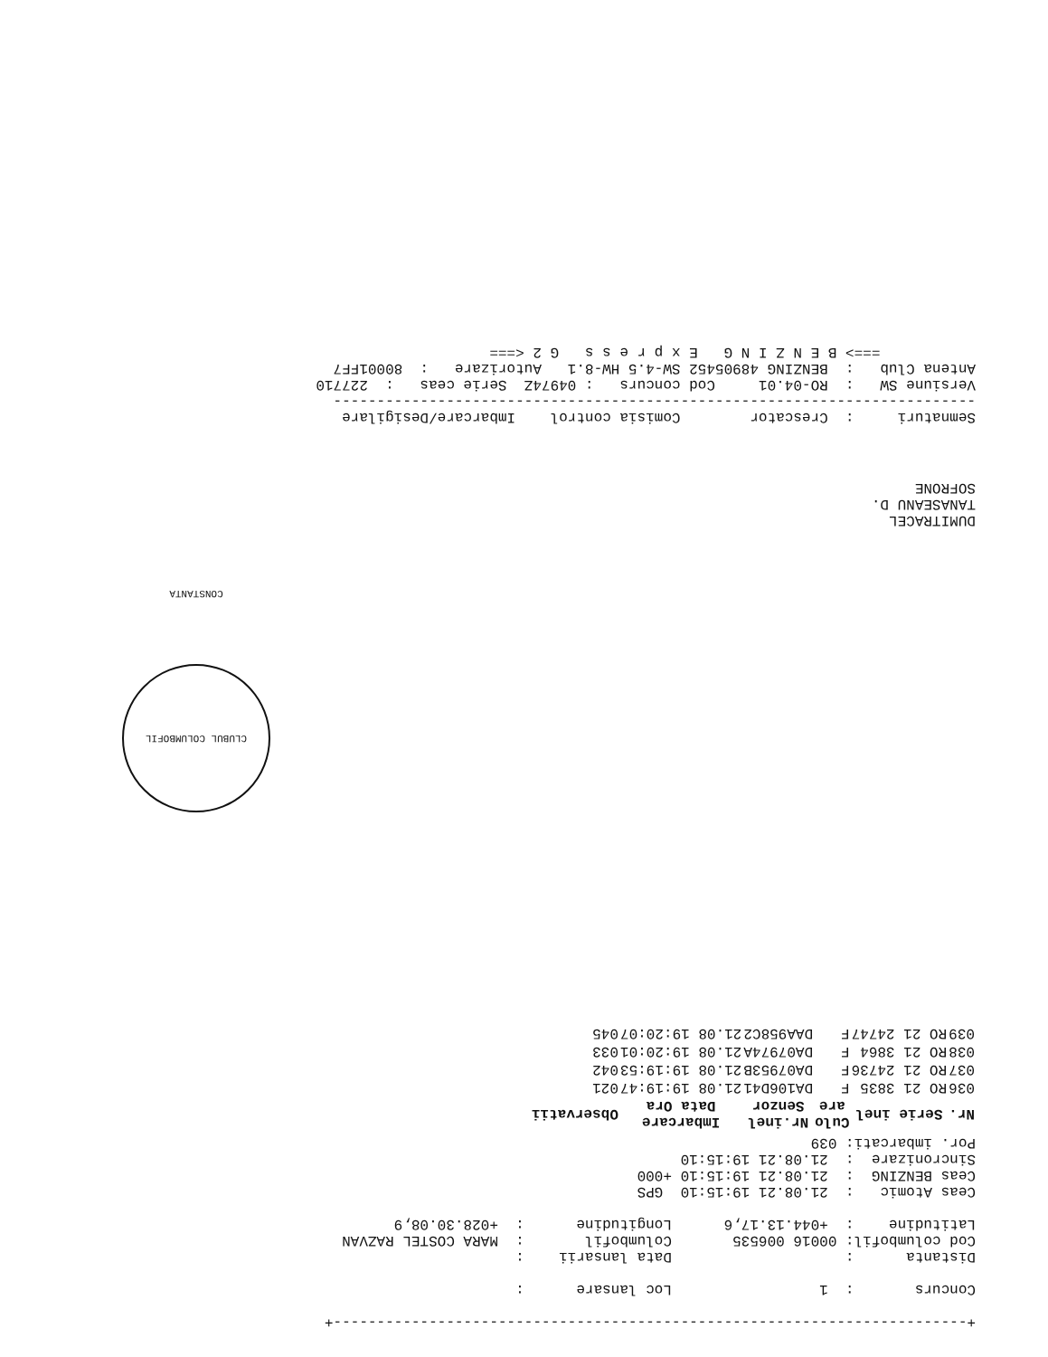+-------------------------------------------------------------------------+

Concurs       :  1                 Loc lansare      :

Distanta      :                    Data lansarii    :
Cod columbofil: 00016 006535       Columbofil       :  MARA COSTEL RAZVAN
Latitudine    :  +044.13.17,6      Longitudine      :  +028.30.08,9

Ceas Atomic   :  21.08.21 19:15:10  GPS
Ceas BENZING  :  21.08.21 19:15:10 +000
Sincronizare  :  21.08.21 19:15:10
Por. imbarcati: 039
| Nr. | Serie inel | Culo are | Nr.inel Senzor | Imbarcare Data Ora | Observatii |
| --- | --- | --- | --- | --- | --- |
| 036 | RO 21 3835 | F | DA106D41 | 21.08 19:19:47 | 021 |
| 037 | RO 21 24736 | F | DA07953B | 21.08 19:19:53 | 042 |
| 038 | RO 21 3864 | F | DA07974A | 21.08 19:20:01 | 033 |
| 039 | RO 21 24747 | F | DAA958C2 | 21.08 19:20:07 | 045 |
CLUBUL COLUMBOFIL CONSTANTA
DUMITRACEL
TANASEANU D.
SOFRONE
Semnaturi     :  Crescator        Comisia control    Imbarcare/Desigilare
--------------------------------------------------------------------------
Versiune SW   :  RO-04.01     Cod concurs   : 04974Z  Serie ceas   :  227710
Antena Club   :  BENZING 48905452 SW-4.5 HW-8.1   Autorizare   :  80001FF7
           ===> B E N Z I N G   E x p r e s s   G 2 <===